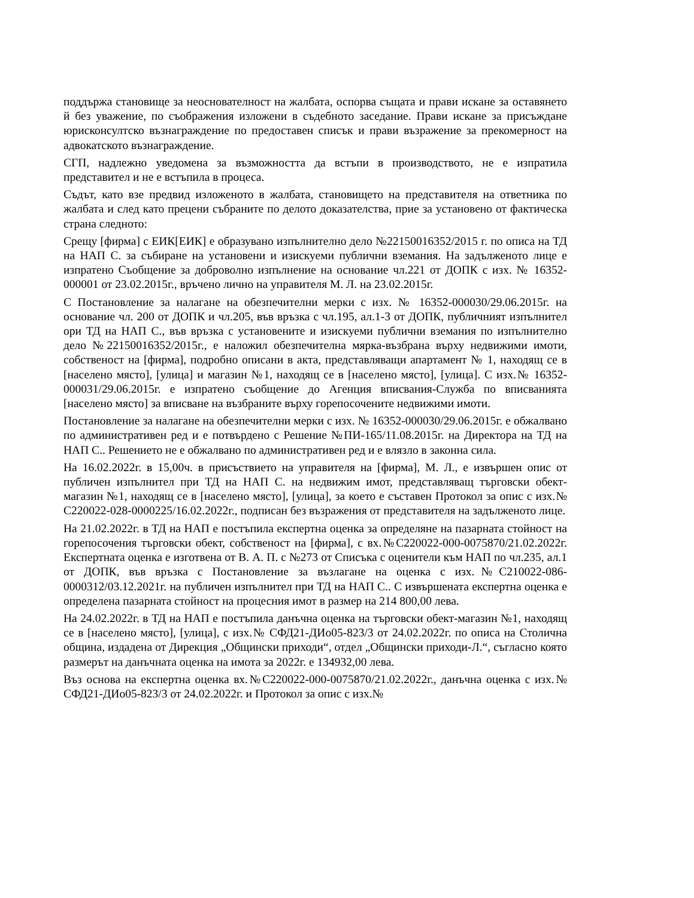поддържа становище за неоснователност на жалбата, оспорва същата и прави искане за оставянето й без уважение, по съображения изложени в съдебното заседание. Прави искане за присъждане юрисконсултско възнаграждение по предоставен списък и прави възражение за прекомерност на адвокатското възнаграждение.
СГП, надлежно уведомена за възможността да встъпи в производството, не е изпратила представител и не е встъпила в процеса.
Съдът, като взе предвид изложеното в жалбата, становището на представителя на ответника по жалбата и след като прецени събраните по делото доказателства, прие за установено от фактическа страна следното:
Срещу [фирма] с ЕИК[ЕИК] е образувано изпълнително дело №22150016352/2015 г. по описа на ТД на НАП С. за събиране на установени и изискуеми публични вземания. На задълженото лице е изпратено Съобщение за доброволно изпълнение на основание чл.221 от ДОПК с изх. № 16352-000001 от 23.02.2015г., връчено лично на управителя М. Л. на 23.02.2015г.
С Постановление за налагане на обезпечителни мерки с изх. № 16352-000030/29.06.2015г. на основание чл. 200 от ДОПК и чл.205, във връзка с чл.195, ал.1-3 от ДОПК, публичният изпълнител ори ТД на НАП С., във връзка с установените и изискуеми публични вземания по изпълнително дело №22150016352/2015г., е наложил обезпечителна мярка-възбрана върху недвижими имоти, собственост на [фирма], подробно описани в акта, представляващи апартамент № 1, находящ се в [населено място], [улица] и магазин №1, находящ се в [населено място], [улица]. С изх.№ 16352-000031/29.06.2015г. е изпратено съобщение до Агенция вписвания-Служба по вписванията [населено място] за вписване на възбраните върху горепосочените недвижими имоти.
Постановление за налагане на обезпечителни мерки с изх. № 16352-000030/29.06.2015г. е обжалвано по административен ред и е потвърдено с Решение №ПИ-165/11.08.2015г. на Директора на ТД на НАП С.. Решението не е обжалвано по административен ред и е влязло в законна сила.
На 16.02.2022г. в 15,00ч. в присъствието на управителя на [фирма], М. Л., е извършен опис от публичен изпълнител при ТД на НАП С. на недвижим имот, представляващ търговски обект-магазин №1, находящ се в [населено място], [улица], за което е съставен Протокол за опис с изх.№ С220022-028-0000225/16.02.2022г., подписан без възражения от представителя на задълженото лице.
На 21.02.2022г. в ТД на НАП е постъпила експертна оценка за определяне на пазарната стойност на горепосочения търговски обект, собственост на [фирма], с вх.№С220022-000-0075870/21.02.2022г. Експертната оценка е изготвена от В. А. П. с №273 от Списъка с оценители към НАП по чл.235, ал.1 от ДОПК, във връзка с Постановление за възлагане на оценка с изх.№С210022-086-0000312/03.12.2021г. на публичен изпълнител при ТД на НАП С.. С извършената експертна оценка е определена пазарната стойност на процесния имот в размер на 214 800,00 лева.
На 24.02.2022г. в ТД на НАП е постъпила данъчна оценка на търговски обект-магазин №1, находящ се в [населено място], [улица], с изх.№ СФД21-ДИо05-823/3 от 24.02.2022г. по описа на Столична община, издадена от Дирекция „Общински приходи“, отдел „Общински приходи-Л.“, съгласно която размерът на данъчната оценка на имота за 2022г. е 134932,00 лева.
Въз основа на експертна оценка вх.№С220022-000-0075870/21.02.2022г., данъчна оценка с изх.№ СФД21-ДИо05-823/3 от 24.02.2022г. и Протокол за опис с изх.№